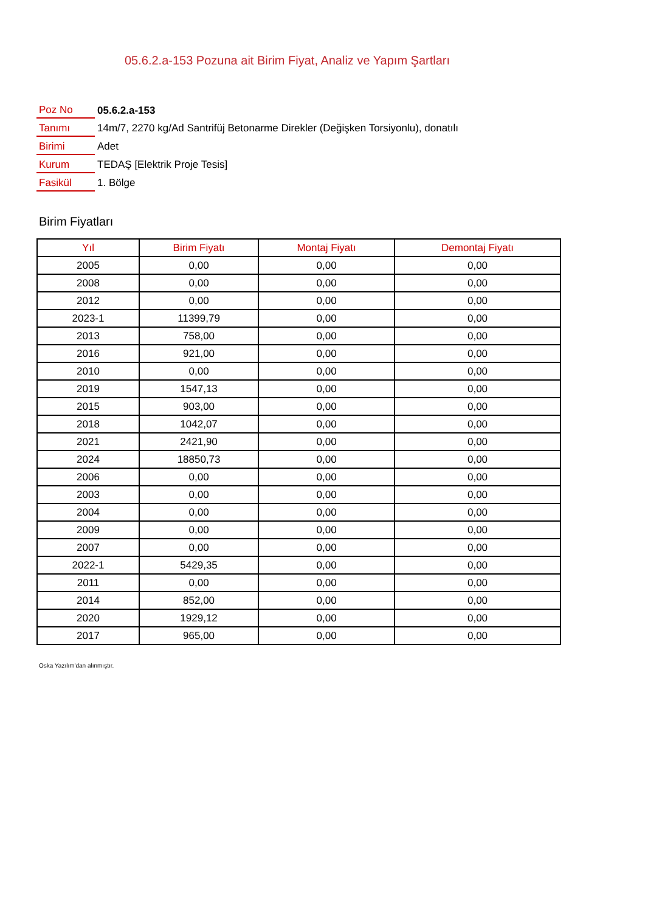05.6.2.a-153 Pozuna ait Birim Fiyat, Analiz ve Yapım Şartları
| Poz No | 05.6.2.a-153 |
| Tanımı | 14m/7, 2270 kg/Ad Santrifüj Betonarme Direkler (Değişken Torsiyonlu), donatılı |
| Birimi | Adet |
| Kurum | TEDAŞ [Elektrik Proje Tesis] |
| Fasikül | 1. Bölge |
Birim Fiyatları
| Yıl | Birim Fiyatı | Montaj Fiyatı | Demontaj Fiyatı |
| --- | --- | --- | --- |
| 2005 | 0,00 | 0,00 | 0,00 |
| 2008 | 0,00 | 0,00 | 0,00 |
| 2012 | 0,00 | 0,00 | 0,00 |
| 2023-1 | 11399,79 | 0,00 | 0,00 |
| 2013 | 758,00 | 0,00 | 0,00 |
| 2016 | 921,00 | 0,00 | 0,00 |
| 2010 | 0,00 | 0,00 | 0,00 |
| 2019 | 1547,13 | 0,00 | 0,00 |
| 2015 | 903,00 | 0,00 | 0,00 |
| 2018 | 1042,07 | 0,00 | 0,00 |
| 2021 | 2421,90 | 0,00 | 0,00 |
| 2024 | 18850,73 | 0,00 | 0,00 |
| 2006 | 0,00 | 0,00 | 0,00 |
| 2003 | 0,00 | 0,00 | 0,00 |
| 2004 | 0,00 | 0,00 | 0,00 |
| 2009 | 0,00 | 0,00 | 0,00 |
| 2007 | 0,00 | 0,00 | 0,00 |
| 2022-1 | 5429,35 | 0,00 | 0,00 |
| 2011 | 0,00 | 0,00 | 0,00 |
| 2014 | 852,00 | 0,00 | 0,00 |
| 2020 | 1929,12 | 0,00 | 0,00 |
| 2017 | 965,00 | 0,00 | 0,00 |
Oska Yazılım'dan alınmıştır.